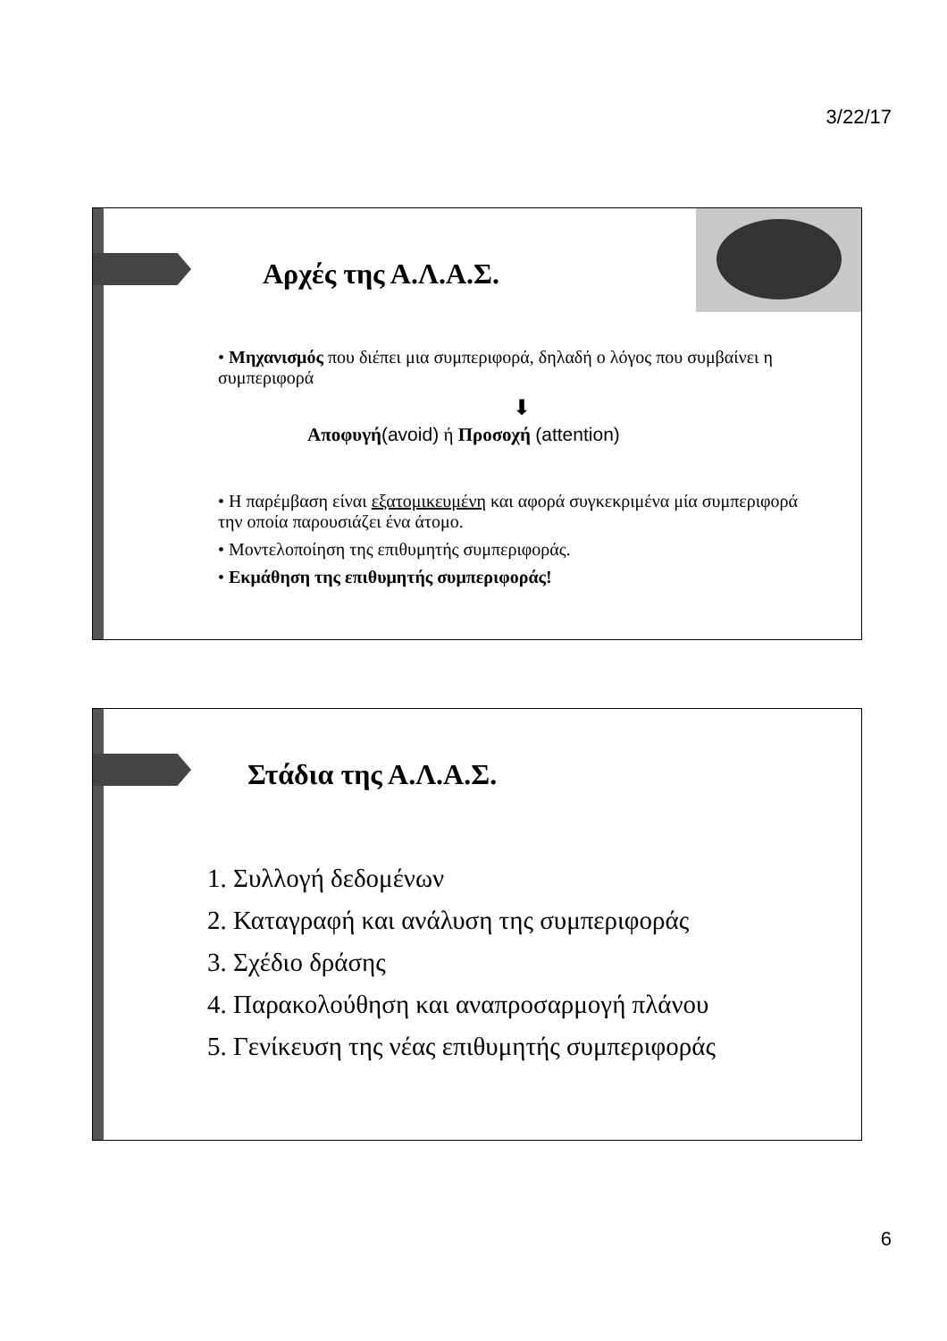3/22/17
Αρχές της Α.Λ.Α.Σ.
• Μηχανισμός που διέπει μια συμπεριφορά, δηλαδή ο λόγος που συμβαίνει η συμπεριφορά
⬇
Αποφυγή(avoid) ή Προσοχή (attention)
• Η παρέμβαση είναι εξατομικευμένη και αφορά συγκεκριμένα μία συμπεριφορά την οποία παρουσιάζει ένα άτομο.
• Μοντελοποίηση της επιθυμητής συμπεριφοράς.
• Εκμάθηση της επιθυμητής συμπεριφοράς!
Στάδια της Α.Λ.Α.Σ.
1. Συλλογή δεδομένων
2. Καταγραφή και ανάλυση της συμπεριφοράς
3. Σχέδιο δράσης
4. Παρακολούθηση και αναπροσαρμογή πλάνου
5. Γενίκευση της νέας επιθυμητής συμπεριφοράς
6